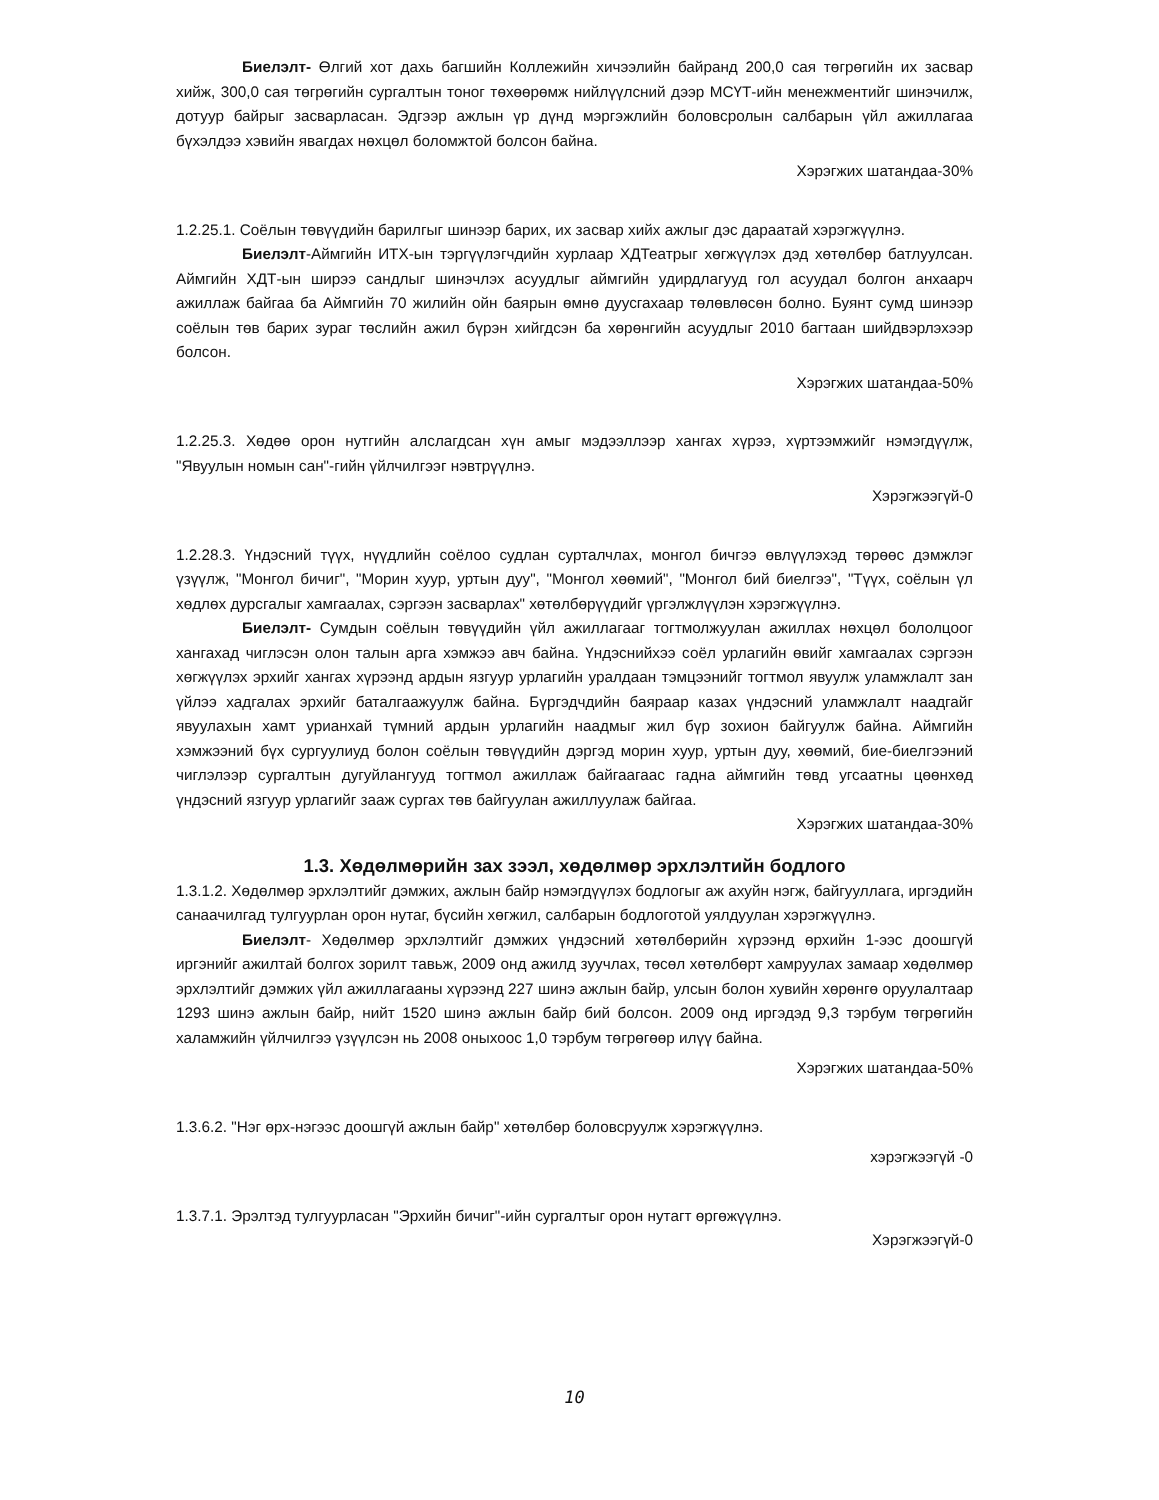Биелэлт- Өлгий хот дахь багшийн Коллежийн хичээлийн байранд 200,0 сая төгрөгийн их засвар хийж, 300,0 сая төгрөгийн сургалтын тоног төхөөрөмж нийлүүлсний дээр МСҮТ-ийн менежментийг шинэчилж, дотуур байрыг засварласан. Эдгээр ажлын үр дүнд мэргэжлийн боловсролын салбарын үйл ажиллагаа бүхэлдээ хэвийн явагдах нөхцөл боломжтой болсон байна.
Хэрэгжих шатандаа-30%
1.2.25.1. Соёлын төвүүдийн барилгыг шинээр барих, их засвар хийх ажлыг дэс дараатай хэрэгжүүлнэ.
Биелэлт-Аймгийн ИТХ-ын тэргүүлэгчдийн хурлаар ХДТеатрыг хөгжүүлэх дэд хөтөлбөр батлуулсан. Аймгийн ХДТ-ын ширээ сандлыг шинэчлэх асуудлыг аймгийн удирдлагууд гол асуудал болгон анхаарч ажиллаж байгаа ба Аймгийн 70 жилийн ойн баярын өмнө дуусгахаар төлөвлөсөн болно. Буянт сумд шинээр соёлын төв барих зураг төслийн ажил бүрэн хийгдсэн ба хөрөнгийн асуудлыг 2010 багтаан шийдвэрлэхээр болсон.
Хэрэгжих шатандаа-50%
1.2.25.3. Хөдөө орон нутгийн алслагдсан хүн амыг мэдээллээр хангах хүрээ, хүртээмжийг нэмэгдүүлж, "Явуулын номын сан"-гийн үйлчилгээг нэвтрүүлнэ.
Хэрэгжээгүй-0
1.2.28.3. Үндэсний түүх, нүүдлийн соёлоо судлан сурталчлах, монгол бичгээ өвлүүлэхэд төрөөс дэмжлэг үзүүлж, "Монгол бичиг", "Морин хуур, уртын дуу", "Монгол хөөмий", "Монгол бий биелгээ", "Түүх, соёлын үл хөдлөх дурсгалыг хамгаалах, сэргээн засварлах" хөтөлбөрүүдийг үргэлжлүүлэн хэрэгжүүлнэ.
Биелэлт- Сумдын соёлын төвүүдийн үйл ажиллагааг тогтмолжуулан ажиллах нөхцөл бололцоог хангахад чиглэсэн олон талын арга хэмжээ авч байна. Үндэснийхээ соёл урлагийн өвийг хамгаалах сэргээн хөгжүүлэх эрхийг хангах хүрээнд ардын язгуур урлагийн уралдаан тэмцээнийг тогтмол явуулж уламжлалт зан үйлээ хадгалах эрхийг баталгаажуулж байна. Бүргэдчдийн баяраар казах үндэсний уламжлалт наадгайг явуулахын хамт урианхай түмний ардын урлагийн наадмыг жил бүр зохион байгуулж байна. Аймгийн хэмжээний бүх сургуулиуд болон соёлын төвүүдийн дэргэд морин хуур, уртын дуу, хөөмий, бие-биелгээний чиглэлээр сургалтын дугуйлангууд тогтмол ажиллаж байгаагаас гадна аймгийн төвд угсаатны цөөнхөд үндэсний язгуур урлагийг зааж сургах төв байгуулан ажиллуулаж байгаа.
Хэрэгжих шатандаа-30%
1.3. Хөдөлмөрийн зах зээл, хөдөлмөр эрхлэлтийн бодлого
1.3.1.2. Хөдөлмөр эрхлэлтийг дэмжих, ажлын байр нэмэгдүүлэх бодлогыг аж ахуйн нэгж, байгууллага, иргэдийн санаачилгад тулгуурлан орон нутаг, бүсийн хөгжил, салбарын бодлоготой уялдуулан хэрэгжүүлнэ.
Биелэлт- Хөдөлмөр эрхлэлтийг дэмжих үндэсний хөтөлбөрийн хүрээнд өрхийн 1-ээс доошгүй иргэнийг ажилтай болгох зорилт тавьж, 2009 онд ажилд зуучлах, төсөл хөтөлбөрт хамруулах замаар хөдөлмөр эрхлэлтийг дэмжих үйл ажиллагааны хүрээнд 227 шинэ ажлын байр, улсын болон хувийн хөрөнгө оруулалтаар 1293 шинэ ажлын байр, нийт 1520 шинэ ажлын байр бий болсон. 2009 онд иргэдэд 9,3 тэрбум төгрөгийн халамжийн үйлчилгээ үзүүлсэн нь 2008 оныхоос 1,0 тэрбум төгрөгөөр илүү байна.
Хэрэгжих шатандаа-50%
1.3.6.2. "Нэг өрх-нэгээс доошгүй ажлын байр" хөтөлбөр боловсруулж хэрэгжүүлнэ.
хэрэгжээгүй -0
1.3.7.1. Эрэлтэд тулгуурласан "Эрхийн бичиг"-ийн сургалтыг орон нутагт өргөжүүлнэ.
Хэрэгжээгүй-0
10